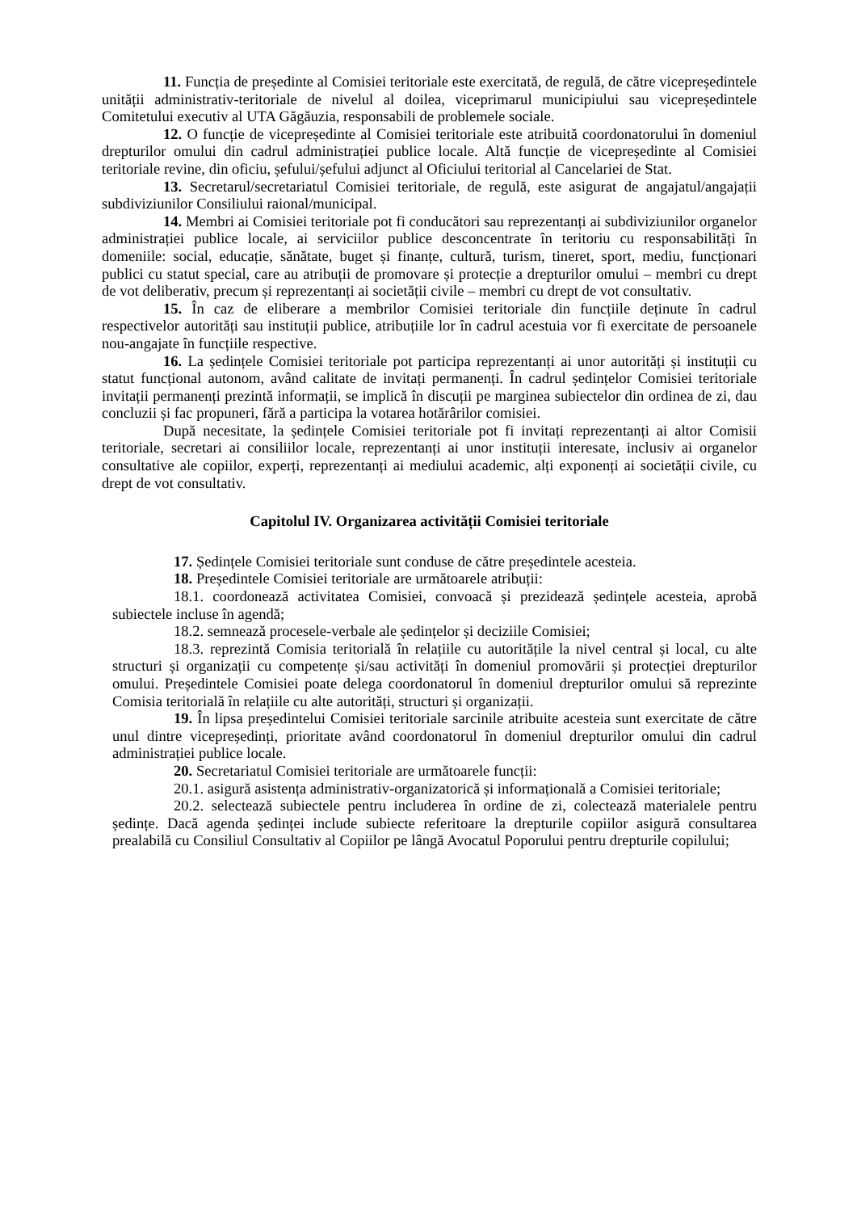11. Funcția de președinte al Comisiei teritoriale este exercitată, de regulă, de către vicepreședintele unității administrativ-teritoriale de nivelul al doilea, viceprimarul municipiului sau vicepreședintele Comitetului executiv al UTA Găgăuzia, responsabili de problemele sociale.
12. O funcție de vicepreședinte al Comisiei teritoriale este atribuită coordonatorului în domeniul drepturilor omului din cadrul administrației publice locale. Altă funcție de vicepreședinte al Comisiei teritoriale revine, din oficiu, șefului/șefului adjunct al Oficiului teritorial al Cancelariei de Stat.
13. Secretarul/secretariatul Comisiei teritoriale, de regulă, este asigurat de angajatul/angajații subdiviziunilor Consiliului raional/municipal.
14. Membri ai Comisiei teritoriale pot fi conducători sau reprezentanți ai subdiviziunilor organelor administrației publice locale, ai serviciilor publice desconcentrate în teritoriu cu responsabilități în domeniile: social, educație, sănătate, buget și finanțe, cultură, turism, tineret, sport, mediu, funcționari publici cu statut special, care au atribuții de promovare și protecție a drepturilor omului – membri cu drept de vot deliberativ, precum și reprezentanți ai societății civile – membri cu drept de vot consultativ.
15. În caz de eliberare a membrilor Comisiei teritoriale din funcțiile deținute în cadrul respectivelor autorități sau instituții publice, atribuțiile lor în cadrul acestuia vor fi exercitate de persoanele nou-angajate în funcțiile respective.
16. La ședințele Comisiei teritoriale pot participa reprezentanți ai unor autorități și instituții cu statut funcțional autonom, având calitate de invitați permanenți. În cadrul ședințelor Comisiei teritoriale invitații permanenți prezintă informații, se implică în discuții pe marginea subiectelor din ordinea de zi, dau concluzii și fac propuneri, fără a participa la votarea hotărârilor comisiei.
După necesitate, la ședințele Comisiei teritoriale pot fi invitați reprezentanți ai altor Comisii teritoriale, secretari ai consiliilor locale, reprezentanți ai unor instituții interesate, inclusiv ai organelor consultative ale copiilor, experți, reprezentanți ai mediului academic, alți exponenți ai societății civile, cu drept de vot consultativ.
Capitolul IV. Organizarea activității Comisiei teritoriale
17. Ședințele Comisiei teritoriale sunt conduse de către președintele acesteia.
18. Președintele Comisiei teritoriale are următoarele atribuții:
18.1. coordonează activitatea Comisiei, convoacă și prezidează ședințele acesteia, aprobă subiectele incluse în agendă;
18.2. semnează procesele-verbale ale ședințelor și deciziile Comisiei;
18.3. reprezintă Comisia teritorială în relațiile cu autoritățile la nivel central și local, cu alte structuri și organizații cu competențe și/sau activități în domeniul promovării și protecției drepturilor omului. Președintele Comisiei poate delega coordonatorul în domeniul drepturilor omului să reprezinte Comisia teritorială în relațiile cu alte autorități, structuri și organizații.
19. În lipsa președintelui Comisiei teritoriale sarcinile atribuite acesteia sunt exercitate de către unul dintre vicepreședinți, prioritate având coordonatorul în domeniul drepturilor omului din cadrul administrației publice locale.
20. Secretariatul Comisiei teritoriale are următoarele funcții:
20.1. asigură asistența administrativ-organizatorică și informațională a Comisiei teritoriale;
20.2. selectează subiectele pentru includerea în ordine de zi, colectează materialele pentru ședințe. Dacă agenda ședinței include subiecte referitoare la drepturile copiilor asigură consultarea prealabilă cu Consiliul Consultativ al Copiilor pe lângă Avocatul Poporului pentru drepturile copilului;